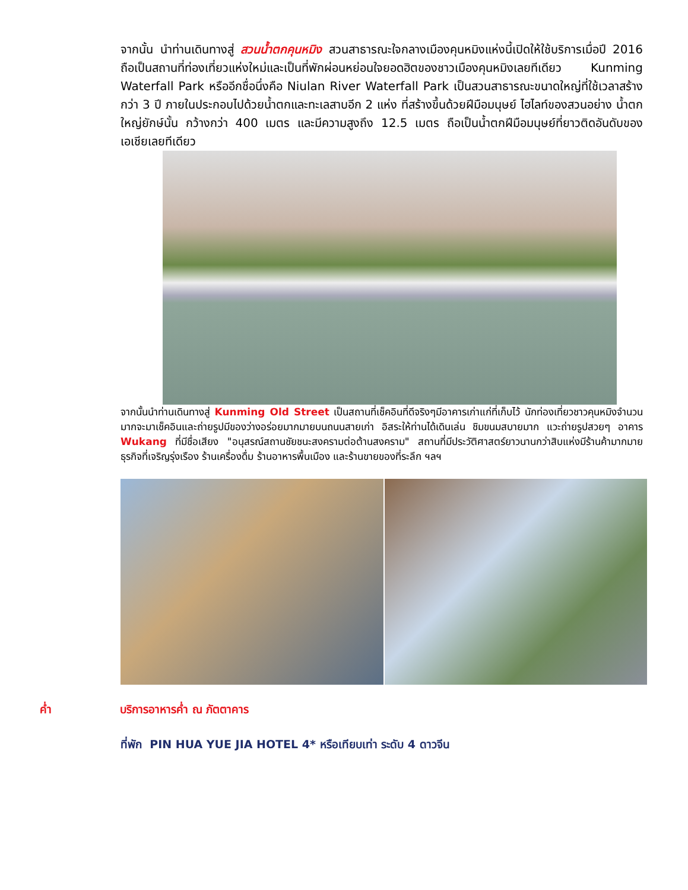จากนั้น นำท่านเดินทางสู่ สวนน้ำตกคุนหมิง สวนสาธารณะใจกลางเมืองคุนหมิงแห่งนี้เปิดให้ใช้บริการเมื่อปี 2016 ถือเป็นสถานที่ท่องเที่ยวแห่งใหม่และเป็นที่พักผ่อนหย่อนใจยอดฮิตของชาวเมืองคุนหมิงเลยทีเดียว Kunming Waterfall Park หรืออีกชื่อนึ่งคือ Niulan River Waterfall Park เป็นสวนสาธารณะขนาดใหญ่ที่ใช้เวลาสร้างกว่า 3 ปี ภายในประกอบไปด้วยน้ำตกและทะเลสาบอีก 2 แห่ง ที่สร้างขึ้นด้วยฝีมือมนุษย์ ไฮไลท์ของสวนอย่าง น้ำตกใหญ่ยักษ์นั้น กว้างกว่า 400 เมตร และมีความสูงถึง 12.5 เมตร ถือเป็นน้ำตกฝีมือมนุษย์ที่ยาวติดอันดับของเอเชียเลยทีเดียว
จากนั้นนำท่านเดินทางสู่ Kunming Old Street เป็นสถานที่เช็คอินที่ดีจริงๆมีอาคารเก่าแก่ที่เก็บไว้ นักท่องเที่ยวชาวคุนหมิงจำนวนมากจะมาเช็คอินและถ่ายรูปมีของว่างอร่อยมากมายบนถนนสายเก่า อิสระให้ท่านได้เดินเล่น ชิมขนมสบายมาก แวะถ่ายรูปสวยๆ อาคาร Wukang ที่มีชื่อเสียง "อนุสรณ์สถานชัยชนะสงครามต่อต้านสงคราม" สถานที่มีประวัติศาสตร์ยาวนานกว่าสิบแห่งมีร้านค้ามากมายธุรกิจที่เจริญรุ่งเรือง ร้านเครื่องดื่ม ร้านอาหารพื้นเมือง และร้านขายของที่ระลึก ฯลฯ
ค่ำ บริการอาหารค่ำ ณ ภัตตาคาร
ที่พัก PIN HUA YUE JIA HOTEL 4* หรือเทียบเท่า ระดับ 4 ดาวจีน